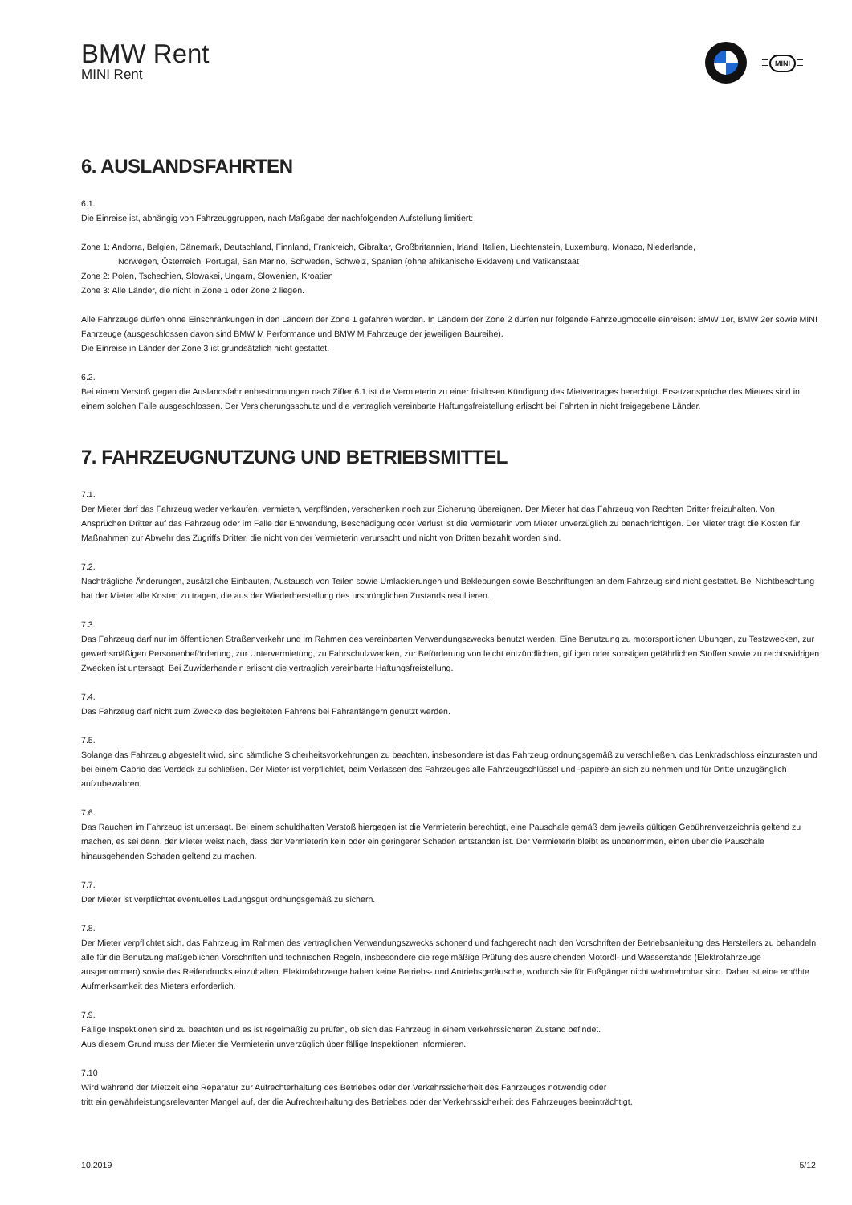BMW Rent
MINI Rent
☰ MINI ☰
6. AUSLANDSFAHRTEN
6.1.
Die Einreise ist, abhängig von Fahrzeuggruppen, nach Maßgabe der nachfolgenden Aufstellung limitiert:
Zone 1: Andorra, Belgien, Dänemark, Deutschland, Finnland, Frankreich, Gibraltar, Großbritannien, Irland, Italien, Liechtenstein, Luxemburg, Monaco, Niederlande,
Norwegen, Österreich, Portugal, San Marino, Schweden, Schweiz, Spanien (ohne afrikanische Exklaven) und Vatikanstaat
Zone 2: Polen, Tschechien, Slowakei, Ungarn, Slowenien, Kroatien
Zone 3: Alle Länder, die nicht in Zone 1 oder Zone 2 liegen.
Alle Fahrzeuge dürfen ohne Einschränkungen in den Ländern der Zone 1 gefahren werden. In Ländern der Zone 2 dürfen nur folgende Fahrzeugmodelle einreisen: BMW 1er, BMW 2er sowie MINI Fahrzeuge (ausgeschlossen davon sind BMW M Performance und BMW M Fahrzeuge der jeweiligen Baureihe).
Die Einreise in Länder der Zone 3 ist grundsätzlich nicht gestattet.
6.2.
Bei einem Verstoß gegen die Auslandsfahrtenbestimmungen nach Ziffer 6.1 ist die Vermieterin zu einer fristlosen Kündigung des Mietvertrages berechtigt. Ersatzansprüche des Mieters sind in einem solchen Falle ausgeschlossen. Der Versicherungsschutz und die vertraglich vereinbarte Haftungsfreistellung erlischt bei Fahrten in nicht freigegebene Länder.
7. FAHRZEUGNUTZUNG UND BETRIEBSMITTEL
7.1.
Der Mieter darf das Fahrzeug weder verkaufen, vermieten, verpfänden, verschenken noch zur Sicherung übereignen. Der Mieter hat das Fahrzeug von Rechten Dritter freizuhalten. Von Ansprüchen Dritter auf das Fahrzeug oder im Falle der Entwendung, Beschädigung oder Verlust ist die Vermieterin vom Mieter unverzüglich zu benachrichtigen. Der Mieter trägt die Kosten für Maßnahmen zur Abwehr des Zugriffs Dritter, die nicht von der Vermieterin verursacht und nicht von Dritten bezahlt worden sind.
7.2.
Nachträgliche Änderungen, zusätzliche Einbauten, Austausch von Teilen sowie Umlackierungen und Beklebungen sowie Beschriftungen an dem Fahrzeug sind nicht gestattet. Bei Nichtbeachtung hat der Mieter alle Kosten zu tragen, die aus der Wiederherstellung des ursprünglichen Zustands resultieren.
7.3.
Das Fahrzeug darf nur im öffentlichen Straßenverkehr und im Rahmen des vereinbarten Verwendungszwecks benutzt werden. Eine Benutzung zu motorsportlichen Übungen, zu Testzwecken, zur gewerbsmäßigen Personenbeförderung, zur Untervermietung, zu Fahrschulzwecken, zur Beförderung von leicht entzündlichen, giftigen oder sonstigen gefährlichen Stoffen sowie zu rechtswidrigen Zwecken ist untersagt. Bei Zuwiderhandeln erlischt die vertraglich vereinbarte Haftungsfreistellung.
7.4.
Das Fahrzeug darf nicht zum Zwecke des begleiteten Fahrens bei Fahranfängern genutzt werden.
7.5.
Solange das Fahrzeug abgestellt wird, sind sämtliche Sicherheitsvorkehrungen zu beachten, insbesondere ist das Fahrzeug ordnungsgemäß zu verschließen, das Lenkradschloss einzurasten und bei einem Cabrio das Verdeck zu schließen. Der Mieter ist verpflichtet, beim Verlassen des Fahrzeuges alle Fahrzeugschlüssel und -papiere an sich zu nehmen und für Dritte unzugänglich aufzubewahren.
7.6.
Das Rauchen im Fahrzeug ist untersagt. Bei einem schuldhaften Verstoß hiergegen ist die Vermieterin berechtigt, eine Pauschale gemäß dem jeweils gültigen Gebührenverzeichnis geltend zu machen, es sei denn, der Mieter weist nach, dass der Vermieterin kein oder ein geringerer Schaden entstanden ist. Der Vermieterin bleibt es unbenommen, einen über die Pauschale hinausgehenden Schaden geltend zu machen.
7.7.
Der Mieter ist verpflichtet eventuelles Ladungsgut ordnungsgemäß zu sichern.
7.8.
Der Mieter verpflichtet sich, das Fahrzeug im Rahmen des vertraglichen Verwendungszwecks schonend und fachgerecht nach den Vorschriften der Betriebsanleitung des Herstellers zu behandeln, alle für die Benutzung maßgeblichen Vorschriften und technischen Regeln, insbesondere die regelmäßige Prüfung des ausreichenden Motoröl- und Wasserstands (Elektrofahrzeuge ausgenommen) sowie des Reifendrucks einzuhalten. Elektrofahrzeuge haben keine Betriebs- und Antriebsgeräusche, wodurch sie für Fußgänger nicht wahrnehmbar sind. Daher ist eine erhöhte Aufmerksamkeit des Mieters erforderlich.
7.9.
Fällige Inspektionen sind zu beachten und es ist regelmäßig zu prüfen, ob sich das Fahrzeug in einem verkehrssicheren Zustand befindet.
Aus diesem Grund muss der Mieter die Vermieterin unverzüglich über fällige Inspektionen informieren.
7.10
Wird während der Mietzeit eine Reparatur zur Aufrechterhaltung des Betriebes oder der Verkehrssicherheit des Fahrzeuges notwendig oder
tritt ein gewährleistungsrelevanter Mangel auf, der die Aufrechterhaltung des Betriebes oder der Verkehrssicherheit des Fahrzeuges beeinträchtigt,
10.2019 5/12